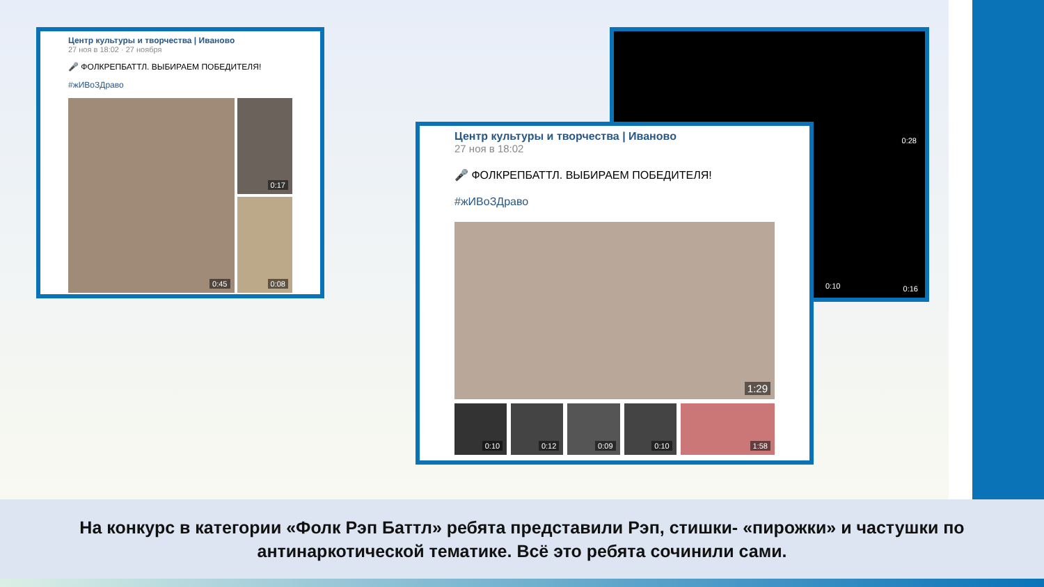Центр культуры и творчества | Иваново
27 ноя в 18:02 · 27 ноября
🎤 ФОЛКРЕПБАТТЛ. ВЫБИРАЕМ ПОБЕДИТЕЛЯ!
#жИВоЗДраво
0:45
0:17
0:08
0:10
0:28
0:16
Центр культуры и творчества | Иваново
27 ноя в 18:02
🎤 ФОЛКРЕПБАТТЛ. ВЫБИРАЕМ ПОБЕДИТЕЛЯ!
#жИВоЗДраво
1:29
0:10
0:12
0:09
0:10
1:58
На конкурс в категории «Фолк Рэп Баттл» ребята представили Рэп, стишки- «пирожки» и частушки по антинаркотической тематике. Всё это ребята сочинили сами.